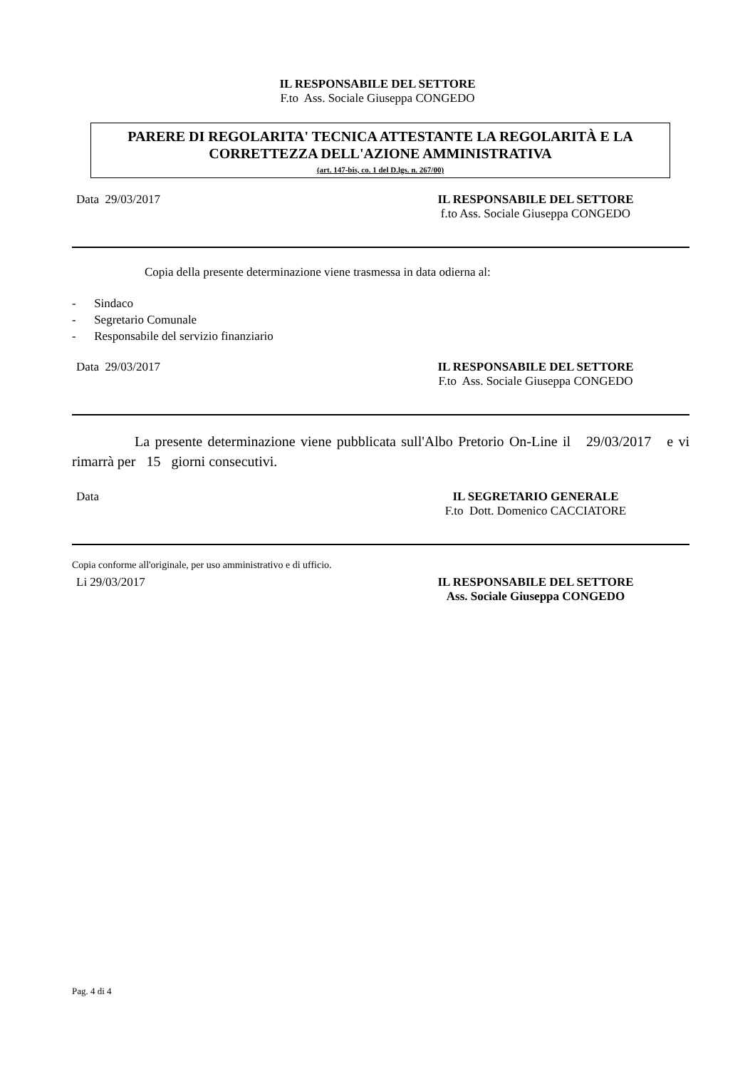IL RESPONSABILE DEL SETTORE
F.to Ass. Sociale Giuseppa CONGEDO
PARERE DI REGOLARITA' TECNICA ATTESTANTE LA REGOLARITÀ E LA CORRETTEZZA DELL'AZIONE AMMINISTRATIVA
(art. 147-bis, co. 1 del D.lgs. n. 267/00)
Data 29/03/2017 IL RESPONSABILE DEL SETTORE
f.to Ass. Sociale Giuseppa CONGEDO
Copia della presente determinazione viene trasmessa in data odierna al:
- Sindaco
- Segretario Comunale
- Responsabile del servizio finanziario
Data 29/03/2017 IL RESPONSABILE DEL SETTORE
F.to Ass. Sociale Giuseppa CONGEDO
La presente determinazione viene pubblicata sull'Albo Pretorio On-Line il 29/03/2017 e vi rimarrà per 15 giorni consecutivi.
Data IL SEGRETARIO GENERALE
F.to Dott. Domenico CACCIATORE
Copia conforme all'originale, per uso amministrativo e di ufficio.
Li 29/03/2017 IL RESPONSABILE DEL SETTORE
Ass. Sociale Giuseppa CONGEDO
Pag. 4 di 4